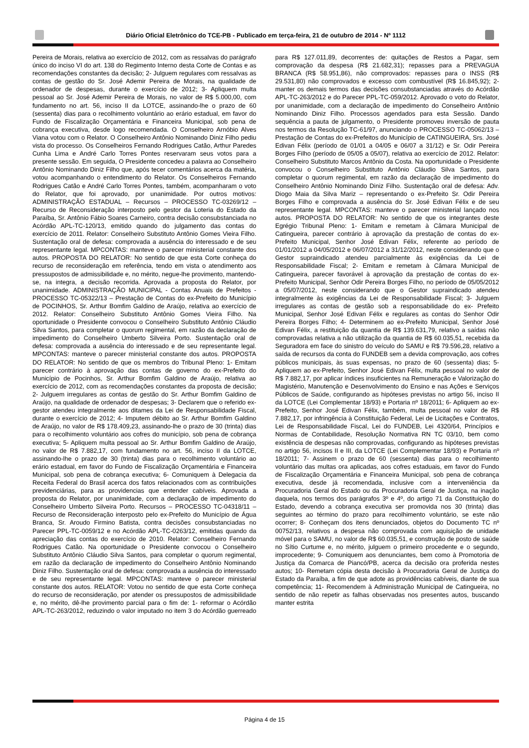Diário Oficial Eletrônico do TCE-PB - Publicado em terça-feira, 21 de outubro de 2014 - Nº 1112
Pereira de Morais, relativa ao exercício de 2012, com as ressalvas do parágrafo único do inciso VI do art. 138 do Regimento Interno desta Corte de Contas e as recomendações constantes da decisão; 2- Julguem regulares com ressalvas as contas de gestão do Sr. José Ademir Pereira de Morais, na qualidade de ordenador de despesas, durante o exercício de 2012; 3- Apliquem multa pessoal ao Sr. José Ademir Pereira de Morais, no valor de R$ 5.000,00, com fundamento no art. 56, inciso II da LOTCE, assinando-lhe o prazo de 60 (sessenta) dias para o recolhimento voluntário ao erário estadual, em favor do Fundo de Fiscalização Orçamentária e Financeira Municipal, sob pena de cobrança executiva, desde logo recomendada. O Conselheiro Arnóbio Alves Viana votou com o Relator. O Conselheiro Antônio Nominando Diniz Filho pediu vista do processo. Os Conselheiros Fernando Rodrigues Catão, Arthur Paredes Cunha Lima e André Carlo Torres Pontes reservaram seus votos para a presente sessão. Em seguida, O Presidente concedeu a palavra ao Conselheiro Antônio Nominando Diniz Filho que, após tecer comentários acerca da matéria, votou acompanhando o entendimento do Relator. Os Conselheiros Fernando Rodrigues Catão e André Carlo Torres Pontes, também, acompanharam o voto do Relator, que foi aprovado, por unanimidade. Por outros motivos: ADMINISTRAÇÃO ESTADUAL – Recursos – PROCESSO TC-03269/12 – Recurso de Reconsideração interposto pelo gestor da Loteria do Estado da Paraíba, Sr. Antônio Fábio Soares Carneiro, contra decisão consubstanciada no Acórdão APL-TC-120/13, emitido quando do julgamento das contas do exercício de 2011. Relator: Conselheiro Substituto Antônio Gomes Vieira Filho. Sustentação oral de defesa: comprovada a ausência do interessado e de seu representante legal. MPCONTAS: manteve o parecer ministerial constante dos autos. PROPOSTA DO RELATOR: No sentido de que esta Corte conheça do recurso de reconsideração em referência, tendo em vista o atendimento aos pressupostos de admissibilidade e, no mérito, negue-lhe provimento, mantendo-se, na integra, a decisão recorrida. Aprovada a proposta do Relator, por unanimidade. ADMINISTRAÇÃO MUNICIPAL - Contas Anuais de Prefeitos - PROCESSO TC-05322/13 – Prestação de Contas do ex-Prefeito do Município de POCINHOS, Sr. Arthur Bomfim Galdino de Araújo, relativa ao exercício de 2012. Relator: Conselheiro Substituto Antônio Gomes Vieira Filho. Na oportunidade o Presidente convocou o Conselheiro Substituto Antônio Cláudio Silva Santos, para completar o quorum regimental, em razão da declaração de impedimento do Conselheiro Umberto Silveira Porto. Sustentação oral de defesa: comprovada a ausência do interessado e de seu representante legal. MPCONTAS: manteve o parecer ministerial constante dos autos. PROPOSTA DO RELATOR: No sentido de que os membros do Tribunal Pleno: 1- Emitam parecer contrário à aprovação das contas de governo do ex-Prefeito do Município de Pocinhos, Sr. Arthur Bomfim Galdino de Araújo, relativa ao exercício de 2012, com as recomendações constantes da proposta de decisão; 2- Julguem irregulares as contas de gestão do Sr. Arthur Bomfim Galdino de Araújo, na qualidade de ordenador de despesas; 3- Declarem que o referido ex-gestor atendeu integralmente aos ditames da Lei de Responsabilidade Fiscal, durante o exercício de 2012; 4- Imputem débito ao Sr. Arthur Bomfim Galdino de Araújo, no valor de R$ 178.409,23, assinando-lhe o prazo de 30 (trinta) dias para o recolhimento voluntário aos cofres do município, sob pena de cobrança executiva; 5- Apliquem multa pessoal ao Sr. Arthur Bomfim Galdino de Araújo, no valor de R$ 7.882,17, com fundamento no art. 56, inciso II da LOTCE, assinando-lhe o prazo de 30 (trinta) dias para o recolhimento voluntário ao erário estadual, em favor do Fundo de Fiscalização Orçamentária e Financeira Municipal, sob pena de cobrança executiva; 6- Comuniquem à Delegacia da Receita Federal do Brasil acerca dos fatos relacionados com as contribuições previdenciárias, para as providencias que entender cabíveis. Aprovada a proposta do Relator, por unanimidade, com a declaração de impedimento do Conselheiro Umberto Silveira Porto. Recursos – PROCESSO TC-04318/11 – Recurso de Reconsideração interposto pelo ex-Prefeito do Município de Água Branca, Sr. Aroudo Firmino Batista, contra decisões consubstanciadas no Parecer PPL-TC-0059/12 e no Acórdão APL-TC-0263/12, emitidas quando da apreciação das contas do exercício de 2010. Relator: Conselheiro Fernando Rodrigues Catão. Na oportunidade o Presidente convocou o Conselheiro Substituto Antônio Cláudio Silva Santos, para completar o quorum regimental, em razão da declaração de impedimento do Conselheiro Antônio Nominando Diniz Filho. Sustentação oral de defesa: comprovada a ausência do interessado e de seu representante legal. MPCONTAS: manteve o parecer ministerial constante dos autos. RELATOR: Votou no sentido de que esta Corte conheça do recurso de reconsideração, por atender os pressupostos de admissibilidade e, no mérito, dê-lhe provimento parcial para o fim de: 1- reformar o Acórdão APL-TC-263/2012, reduzindo o valor imputado no item 3 do Acórdão guerreado para R$ 127.011,89, decorrentes de: quitações de Restos a Pagar, sem comprovação da despesa (R$ 21.682,31); repasses para a PREVAGUA BRANCA (R$ 58.951,86), não comprovados: repasses para o INSS (R$ 29.531,80) não comprovados e excesso com combustível (R$ 16.845,92); 2- manter os demais termos das decisões consubstanciadas através do Acórdão APL-TC-263/2012 e do Parecer PPL-TC-059/2012. Aprovado o voto do Relator, por unanimidade, com a declaração de impedimento do Conselheiro Antônio Nominando Diniz Filho. Processos agendados para esta Sessão. Dando sequência a pauta de julgamento, o Presidente promoveu inversão de pauta nos termos da Resolução TC-61/97, anunciando o PROCESSO TC-05062/13 – Prestação de Contas do ex-Prefeitos do Município de CATINGUEIRA, Srs. José Edivan Félix (período de 01/01 a 04/05 e 06/07 a 31/12) e Sr. Odir Pereira Borges Filho (período de 05/05 a 05/07), relativa ao exercício de 2012. Relator: Conselheiro Substituto Marcos Antônio da Costa. Na oportunidade o Presidente convocou o Conselheiro Substituto Antônio Cláudio Silva Santos, para completar o quorum regimental, em razão da declaração de impedimento do Conselheiro Antônio Nominando Diniz Filho. Sustentação oral de defesa: Adv. Diogo Maia da Silva Mariz – representando o ex-Prefeito Sr. Odir Pereira Borges Filho e comprovada a ausência do Sr. José Edivan Félix e de seu representante legal. MPCONTAS: manteve o parecer ministerial lançado nos autos. PROPOSTA DO RELATOR: No sentido de que os integrantes deste Egrégio Tribunal Pleno: 1- Emitam e remetam à Câmara Municipal de Catingueira, parecer contrário à aprovação da prestação de contas do ex-Prefeito Municipal, Senhor José Edivan Félix, referente ao período de 01/01/2012 a 04/05/2012 e 06/07/2012 a 31/12/2012, neste considerando que o Gestor supraindicado atendeu parcialmente às exigências da Lei de Responsabilidade Fiscal; 2- Emitam e remetam à Câmara Municipal de Catingueira, parecer favorável à aprovação da prestação de contas do ex-Prefeito Municipal, Senhor Odir Pereira Borges Filho, no período de 05/05/2012 a 05/07/2012, neste considerando que o Gestor supraindicado atendeu integralmente às exigências da Lei de Responsabilidade Fiscal; 3- Julguem irregulares as contas de gestão sob a responsabilidade do ex- Prefeito Municipal, Senhor José Edivan Félix e regulares as contas do Senhor Odir Pereira Borges Filho; 4- Determinem ao ex-Prefeito Municipal, Senhor José Edivan Félix, a restituição da quantia de R$ 139.631,79, relativo a saídas não comprovadas relativa a não utilização da quantia de R$ 60.035,51, recebida da Seguradora em face do sinistro do veículo do SAMU e R$ 79.596,28, relativo a saída de recursos da conta do FUNDEB sem a devida comprovação, aos cofres públicos municipais, às suas expensas, no prazo de 60 (sessenta) dias; 5- Apliquem ao ex-Prefeito, Senhor José Edivan Félix, multa pessoal no valor de R$ 7.882,17, por aplicar índices insuficientes na Remuneração e Valorização do Magistério, Manutenção e Desenvolvimento do Ensino e nas Ações e Serviços Públicos de Saúde, configurando as hipóteses previstas no artigo 56, inciso II da LOTCE (Lei Complementar 18/93) e Portaria nº 18/2011; 6- Apliquem ao ex-Prefeito, Senhor José Edivan Félix, também, multa pessoal no valor de R$ 7.882,17, por infringência à Constituição Federal, Lei de Licitações e Contratos, Lei de Responsabilidade Fiscal, Lei do FUNDEB, Lei 4320/64, Princípios e Normas de Contabilidade, Resolução Normativa RN TC 03/10, bem como existência de despesas não comprovadas, configurando as hipóteses previstas no artigo 56, incisos II e III, da LOTCE (Lei Complementar 18/93) e Portaria nº 18/2011; 7- Assinem o prazo de 60 (sessenta) dias para o recolhimento voluntário das multas ora aplicadas, aos cofres estaduais, em favor do Fundo de Fiscalização Orçamentária e Financeira Municipal, sob pena de cobrança executiva, desde já recomendada, inclusive com a interveniência da Procuradoria Geral do Estado ou da Procuradoria Geral de Justiça, na inação daquela, nos termos dos parágrafos 3º e 4º, do artigo 71 da Constituição do Estado, devendo a cobrança executiva ser promovida nos 30 (trinta) dias seguintes ao término do prazo para recolhimento voluntário, se este não ocorrer; 8- Conheçam dos itens denunciados, objetos do Documento TC nº 00752/13, relativos a despesa não comprovada com aquisição de unidade móvel para o SAMU, no valor de R$ 60.035,51, e construção de posto de saúde no Sítio Curtume e, no mérito, julguem o primeiro procedente e o segundo, improcedente; 9- Comuniquem aos denunciantes, bem como à Promotoria de Justiça da Comarca de Piancó/PB, acerca da decisão ora proferida nestes autos; 10- Remetam cópia desta decisão à Procuradoria Geral de Justiça do Estado da Paraíba, a fim de que adote as providências cabíveis, diante de sua competência; 11- Recomendem à Administração Municipal de Catingueira, no sentido de não repetir as falhas observadas nos presentes autos, buscando manter estrita
Página 4 de 15